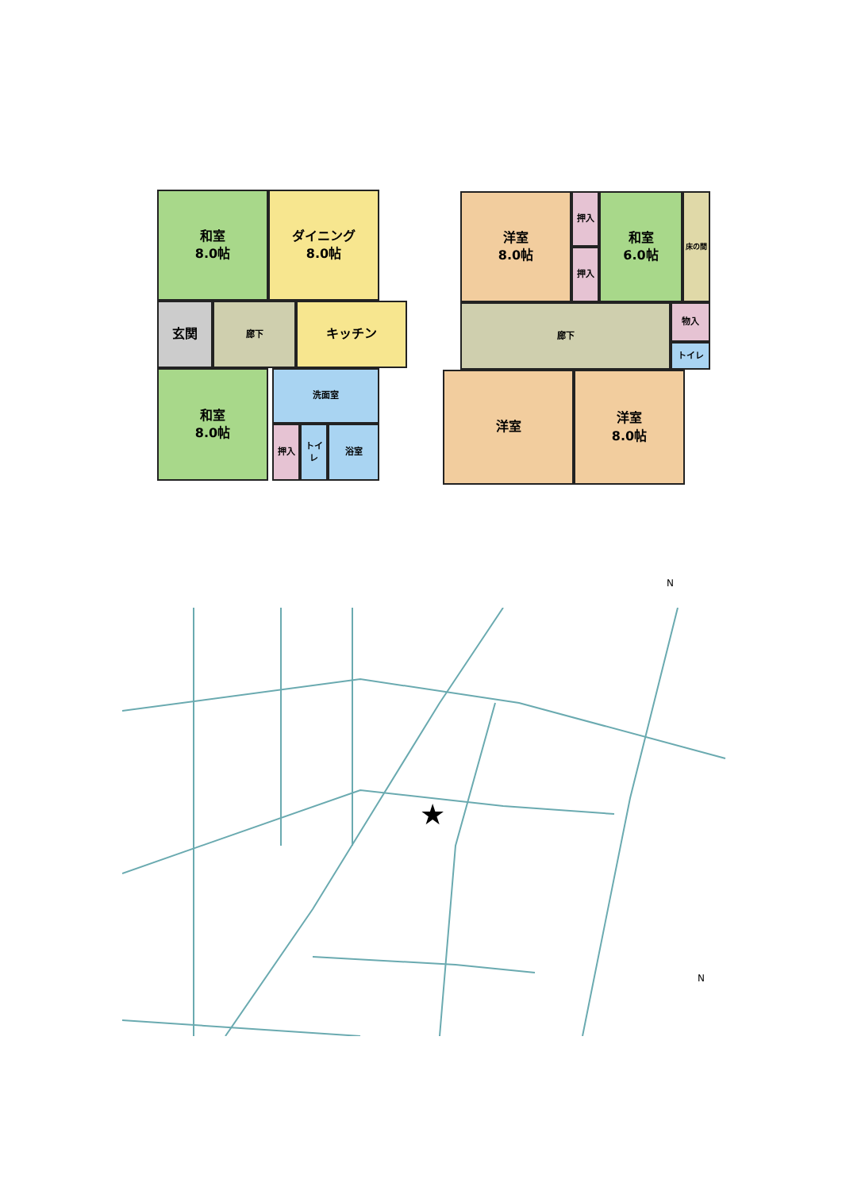和室
8.0帖
ダイニング
8.0帖
玄関 廊下 キッチン
和室
8.0帖
洗面室
押入 トイレ 浴室
洋室
8.0帖
押入
押入
和室
6.0帖
床の間
廊下 物入
トイレ
洋室
洋室
8.0帖
N
★
N